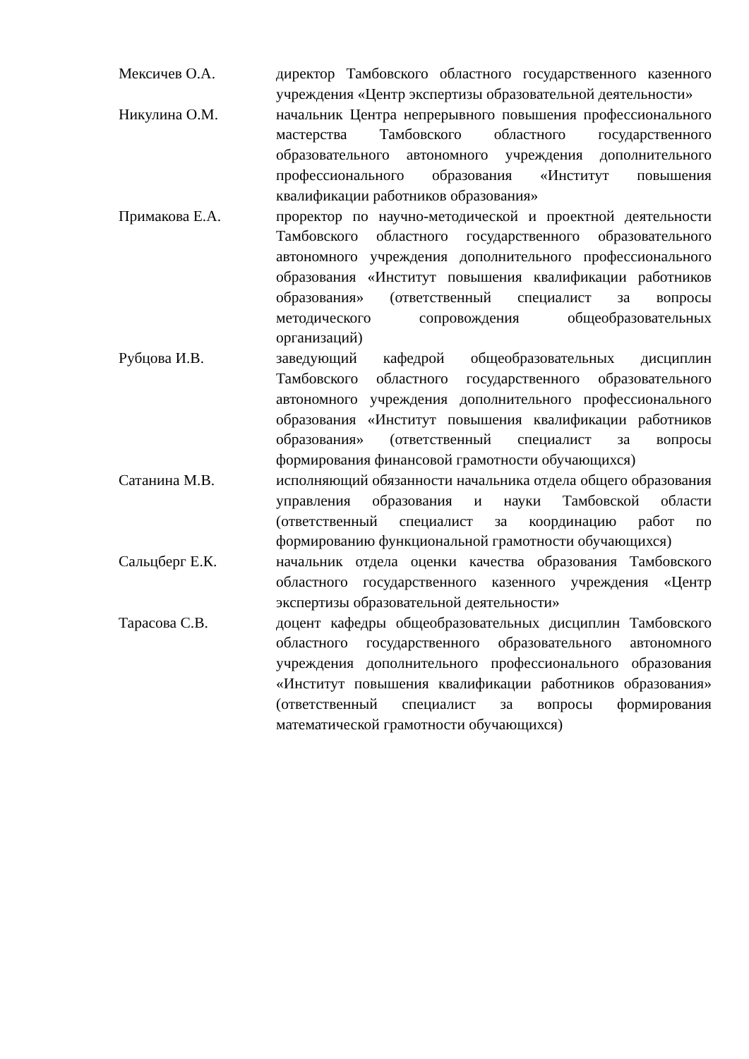Мексичев О.А. директор Тамбовского областного государственного казенного учреждения «Центр экспертизы образовательной деятельности»
Никулина О.М. начальник Центра непрерывного повышения профессионального мастерства Тамбовского областного государственного образовательного автономного учреждения дополнительного профессионального образования «Институт повышения квалификации работников образования»
Примакова Е.А. проректор по научно-методической и проектной деятельности Тамбовского областного государственного образовательного автономного учреждения дополнительного профессионального образования «Институт повышения квалификации работников образования» (ответственный специалист за вопросы методического сопровождения общеобразовательных организаций)
Рубцова И.В. заведующий кафедрой общеобразовательных дисциплин Тамбовского областного государственного образовательного автономного учреждения дополнительного профессионального образования «Институт повышения квалификации работников образования» (ответственный специалист за вопросы формирования финансовой грамотности обучающихся)
Сатанина М.В. исполняющий обязанности начальника отдела общего образования управления образования и науки Тамбовской области (ответственный специалист за координацию работ по формированию функциональной грамотности обучающихся)
Сальцберг Е.К. начальник отдела оценки качества образования Тамбовского областного государственного казенного учреждения «Центр экспертизы образовательной деятельности»
Тарасова С.В. доцент кафедры общеобразовательных дисциплин Тамбовского областного государственного образовательного автономного учреждения дополнительного профессионального образования «Институт повышения квалификации работников образования» (ответственный специалист за вопросы формирования математической грамотности обучающихся)